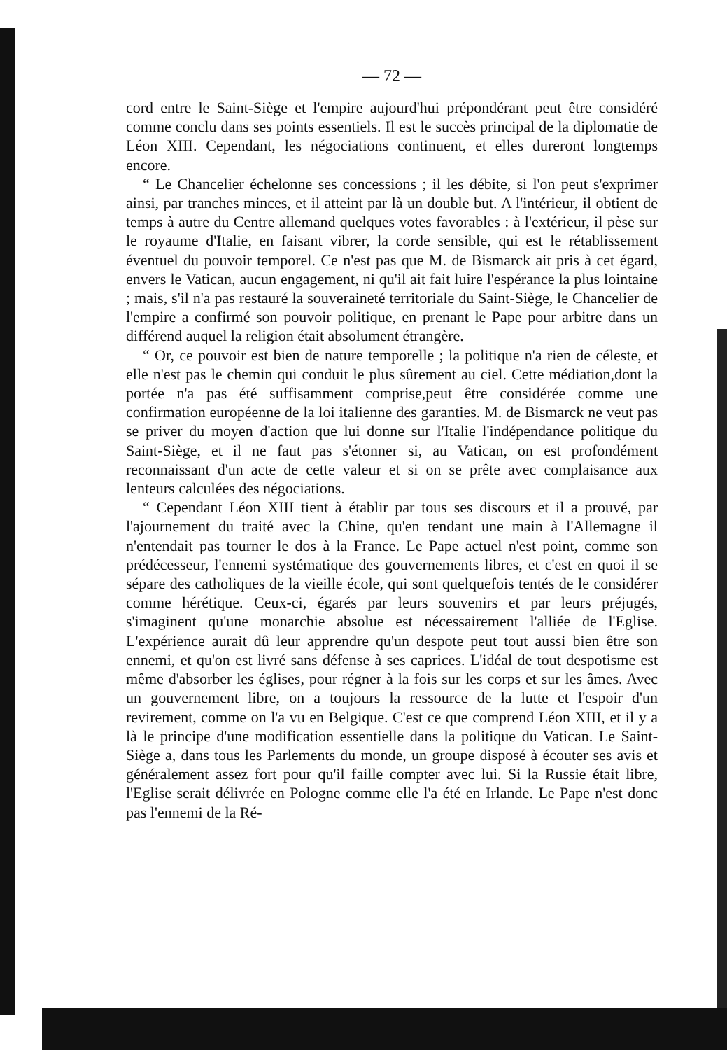— 72 —
cord entre le Saint-Siège et l'empire aujourd'hui prépondérant peut être considéré comme conclu dans ses points essentiels. Il est le succès principal de la diplomatie de Léon XIII. Cependant, les négociations continuent, et elles dureront longtemps encore.
“ Le Chancelier échelonne ses concessions ; il les débite, si l'on peut s'exprimer ainsi, par tranches minces, et il atteint par là un double but. A l'intérieur, il obtient de temps à autre du Centre allemand quelques votes favorables : à l'extérieur, il pèse sur le royaume d'Italie, en faisant vibrer, la corde sensible, qui est le rétablissement éventuel du pouvoir temporel. Ce n'est pas que M. de Bismarck ait pris à cet égard, envers le Vatican, aucun engagement, ni qu'il ait fait luire l'espérance la plus lointaine ; mais, s'il n'a pas restauré la souveraineté territoriale du Saint-Siège, le Chancelier de l'empire a confirmé son pouvoir politique, en prenant le Pape pour arbitre dans un différend auquel la religion était absolument étrangère.
“ Or, ce pouvoir est bien de nature temporelle ; la politique n'a rien de céleste, et elle n'est pas le chemin qui conduit le plus sûrement au ciel. Cette médiation,dont la portée n'a pas été suffisamment comprise,peut être considérée comme une confirmation européenne de la loi italienne des garanties. M. de Bismarck ne veut pas se priver du moyen d'action que lui donne sur l'Italie l'indépendance politique du Saint-Siège, et il ne faut pas s'étonner si, au Vatican, on est profondément reconnaissant d'un acte de cette valeur et si on se prête avec complaisance aux lenteurs calculées des négociations.
“ Cependant Léon XIII tient à établir par tous ses discours et il a prouvé, par l'ajournement du traité avec la Chine, qu'en tendant une main à l'Allemagne il n'entendait pas tourner le dos à la France. Le Pape actuel n'est point, comme son prédécesseur, l'ennemi systématique des gouvernements libres, et c'est en quoi il se sépare des catholiques de la vieille école, qui sont quelquefois tentés de le considérer comme hérétique. Ceux-ci, égarés par leurs souvenirs et par leurs préjugés, s'imaginent qu'une monarchie absolue est nécessairement l'alliée de l'Eglise. L'expérience aurait dû leur apprendre qu'un despote peut tout aussi bien être son ennemi, et qu'on est livré sans défense à ses caprices. L'idéal de tout despotisme est même d'absorber les églises, pour régner à la fois sur les corps et sur les âmes. Avec un gouvernement libre, on a toujours la ressource de la lutte et l'espoir d'un revirement, comme on l'a vu en Belgique. C'est ce que comprend Léon XIII, et il y a là le principe d'une modification essentielle dans la politique du Vatican. Le Saint-Siège a, dans tous les Parlements du monde, un groupe disposé à écouter ses avis et généralement assez fort pour qu'il faille compter avec lui. Si la Russie était libre, l'Eglise serait délivrée en Pologne comme elle l'a été en Irlande. Le Pape n'est donc pas l'ennemi de la Ré-